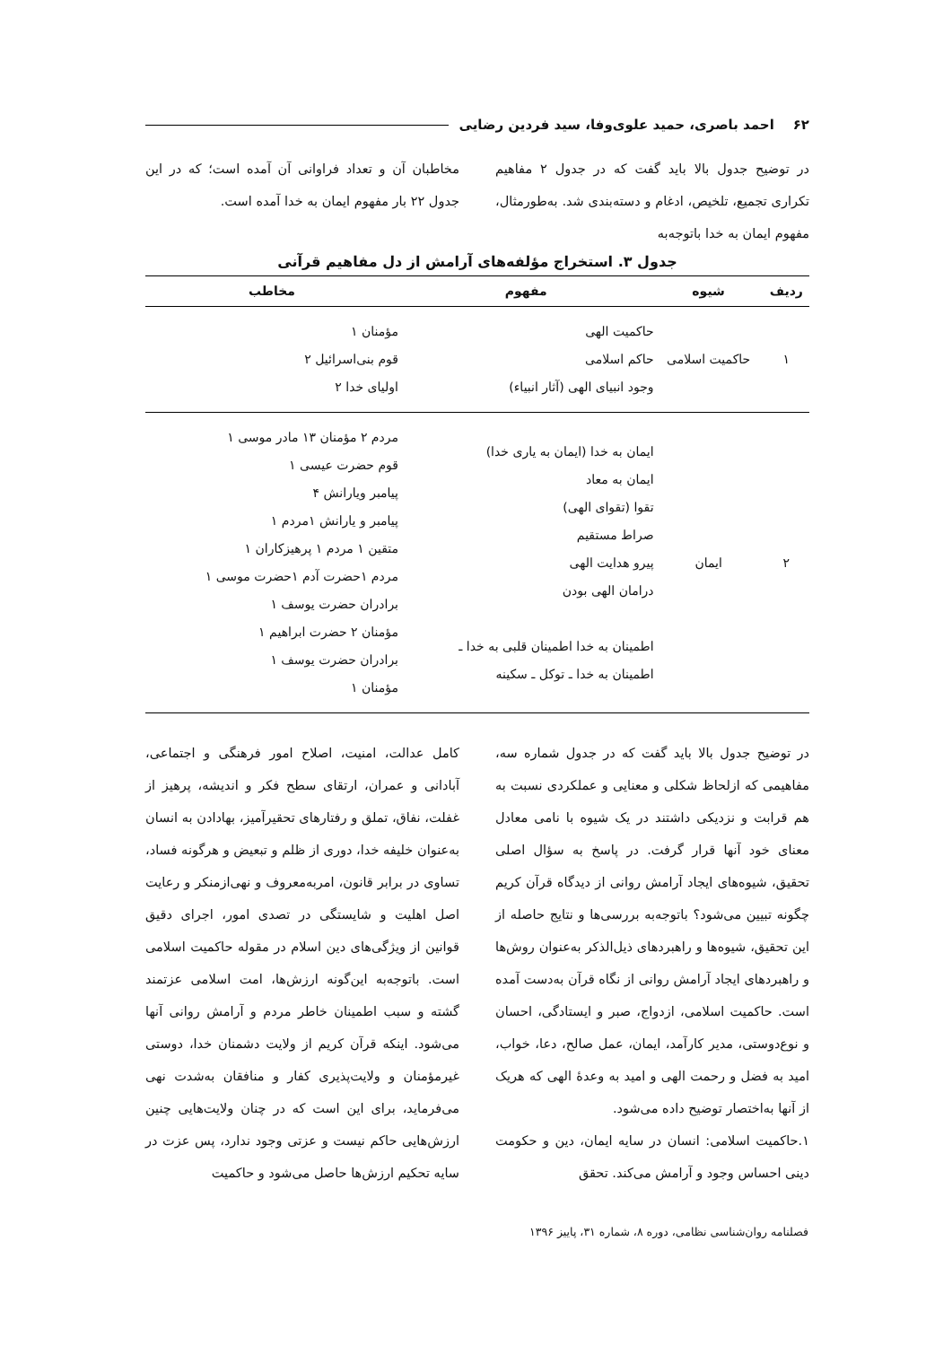۶۲ احمد باصری، حمید علوی‌وفا، سید فردین رضایی
در توضیح جدول بالا باید گفت که در جدول ۲ مفاهیم تکراری تجمیع، تلخیص، ادغام و دسته‌بندی شد. به‌طورمثال، مفهوم ایمان به خدا باتوجه‌به
مخاطبان آن و تعداد فراوانی آن آمده است؛ که در این جدول ۲۲ بار مفهوم ایمان به خدا آمده است.
جدول ۳. استخراج مؤلفه‌های آرامش از دل مفاهیم قرآنی
| ردیف | شیوه | مفهوم | مخاطب |
| --- | --- | --- | --- |
| ۱ | حاکمیت اسلامی | حاکمیت الهی حاکم اسلامی وجود انبیای الهی (آثار انبیاء) | مؤمنان ۱ قوم بنی‌اسرائیل ۲ اولیای خدا ۲ |
| ۲ | ایمان | ایمان به خدا (ایمان به یاری خدا) ایمان به معاد تقوا (تقوای الهی) صراط مستقیم پیرو هدایت الهی درامان الهی بودن اطمینان به خدا اطمینان قلبی به خدا ـ اطمینان به خدا ـ توکل ـ سکینه | مردم ۲ مؤمنان ۱۳ مادر موسی ۱ قوم حضرت عیسی ۱ پیامبر ویارانش ۴ پیامبر و یارانش ۱مردم ۱ متقین ۱ مردم ۱ پرهیزکاران ۱ مردم ۱حضرت آدم ۱حضرت موسی ۱ برادران حضرت یوسف ۱ مؤمنان ۲ حضرت ابراهیم ۱ برادران حضرت یوسف ۱ مؤمنان ۱ |
در توضیح جدول بالا باید گفت که در جدول شماره سه، مفاهیمی که ازلحاظ شکلی و معنایی و عملکردی نسبت به هم قرابت و نزدیکی داشتند در یک شیوه با نامی معادل معنای خود آنها قرار گرفت. در پاسخ به سؤال اصلی تحقیق، شیوه‌های ایجاد آرامش روانی از دیدگاه قرآن کریم چگونه تبیین می‌شود؟ باتوجه‌به بررسی‌ها و نتایج حاصله از این تحقیق، شیوه‌ها و راهبردهای ذیل‌الذکر به‌عنوان روش‌ها و راهبردهای ایجاد آرامش روانی از نگاه قرآن به‌دست آمده است. حاکمیت اسلامی، ازدواج، صبر و ایستادگی، احسان و نوع‌دوستی، مدیر کارآمد، ایمان، عمل صالح، دعا، خواب، امید به فضل و رحمت الهی و امید به وعدهٔ الهی که هریک از آنها به‌اختصار توضیح داده می‌شود.
۱.حاکمیت اسلامی: انسان در سایه ایمان، دین و حکومت دینی احساس وجود و آرامش می‌کند. تحقق
کامل عدالت، امنیت، اصلاح امور فرهنگی و اجتماعی، آبادانی و عمران، ارتقای سطح فکر و اندیشه، پرهیز از غفلت، نفاق، تملق و رفتارهای تحقیرآمیز، بهادادن به انسان به‌عنوان خلیفه خدا، دوری از ظلم و تبعیض و هرگونه فساد، تساوی در برابر قانون، امربه‌معروف و نهی‌ازمنکر و رعایت اصل اهلیت و شایستگی در تصدی امور، اجرای دقیق قوانین از ویژگی‌های دین اسلام در مقوله حاکمیت اسلامی است. باتوجه‌به این‌گونه ارزش‌ها، امت اسلامی عزتمند گشته و سبب اطمینان خاطر مردم و آرامش روانی آنها می‌شود. اینکه قرآن کریم از ولایت دشمنان خدا، دوستی غیرمؤمنان و ولایت‌پذیری کفار و منافقان به‌شدت نهی می‌فرماید، برای این است که در چنان ولایت‌هایی چنین ارزش‌هایی حاکم نیست و عزتی وجود ندارد، پس عزت در سایه تحکیم ارزش‌ها حاصل می‌شود و حاکمیت
فصلنامه روان‌شناسی نظامی، دوره ۸، شماره ۳۱، پاییز ۱۳۹۶